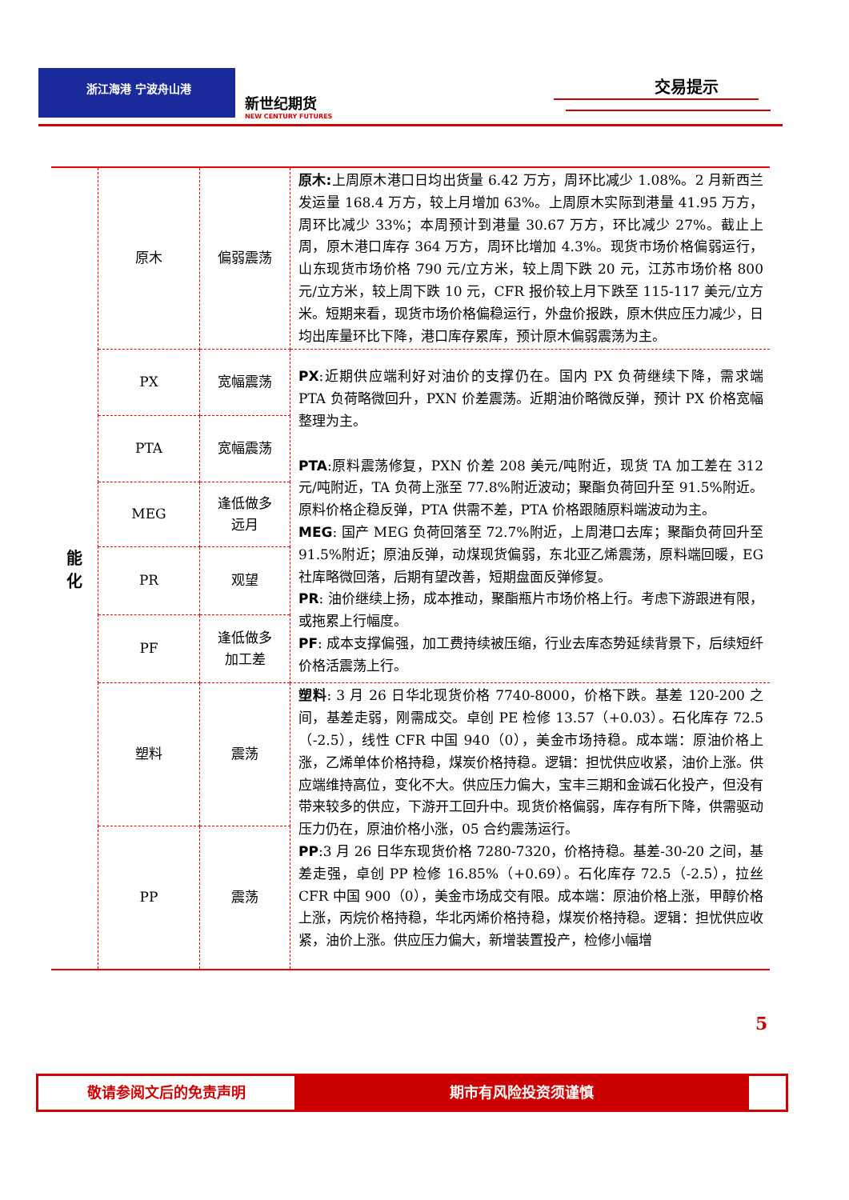浙江海港 宁波舟山港
新世纪期货
NEW CENTURY FUTURES
交易提示
| 能 化 | 原木 | 偏弱震荡 | 原木: 上周原木港口日均出货量 6.42 万方，周环比减少 1.08%。2 月新西兰发运量 168.4 万方，较上月增加 63%。上周原木实际到港量 41.95 万方，周环比减少 33%；本周预计到港量 30.67 万方，环比减少 27%。截止上周，原木港口库存 364 万方，周环比增加 4.3%。现货市场价格偏弱运行，山东现货市场价格 790 元/立方米，较上周下跌 20 元，江苏市场价格 800 元/立方米，较上周下跌 10 元，CFR 报价较上月下跌至 115-117 美元/立方米。短期来看，现货市场价格偏稳运行，外盘价报跌，原木供应压力减少，日均出库量环比下降，港口库存累库，预计原木偏弱震荡为主。 |
| | PX | 宽幅震荡 | PX :近期供应端利好对油价的支撑仍在。国内 PX 负荷继续下降，需求端 PTA 负荷略微回升，PXN 价差震荡。近期油价略微反弹，预计 PX 价格宽幅整理为主。 PTA :原料震荡修复，PXN 价差 208 美元/吨附近，现货 TA 加工差在 312 元/吨附近，TA 负荷上涨至 77.8%附近波动；聚酯负荷回升至 91.5%附近。原料价格企稳反弹，PTA 供需不差，PTA 价格跟随原料端波动为主。 MEG : 国产 MEG 负荷回落至 72.7%附近，上周港口去库；聚酯负荷回升至 91.5%附近；原油反弹，动煤现货偏弱，东北亚乙烯震荡，原料端回暖，EG 社库略微回落，后期有望改善，短期盘面反弹修复。 PR : 油价继续上扬，成本推动，聚酯瓶片市场价格上行。考虑下游跟进有限，或拖累上行幅度。 PF : 成本支撑偏强，加工费持续被压缩，行业去库态势延续背景下，后续短纤价格活震荡上行。 |
| | PTA | 宽幅震荡 | |
| | MEG | 逢低做多 远月 | |
| | PR | 观望 | |
| | PF | 逢低做多 加工差 | |
| | 塑料 | 震荡 | 塑料 : 3 月 26 日华北现货价格 7740-8000，价格下跌。基差 120-200 之间，基差走弱，刚需成交。卓创 PE 检修 13.57（+0.03）。石化库存 72.5（-2.5），线性 CFR 中国 940（0），美金市场持稳。成本端：原油价格上涨，乙烯单体价格持稳，煤炭价格持稳。逻辑：担忧供应收紧，油价上涨。供应端维持高位，变化不大。供应压力偏大，宝丰三期和金诚石化投产，但没有带来较多的供应，下游开工回升中。现货价格偏弱，库存有所下降，供需驱动压力仍在，原油价格小涨，05 合约震荡运行。 PP :3 月 26 日华东现货价格 7280-7320，价格持稳。基差-30-20 之间，基差走强，卓创 PP 检修 16.85%（+0.69）。石化库存 72.5（-2.5），拉丝 CFR 中国 900（0），美金市场成交有限。成本端：原油价格上涨，甲醇价格上涨，丙烷价格持稳，华北丙烯价格持稳，煤炭价格持稳。逻辑：担忧供应收紧，油价上涨。供应压力偏大，新增装置投产，检修小幅增 |
| | PP | 震荡 | |
5
敬请参阅文后的免责声明 期市有风险投资须谨慎